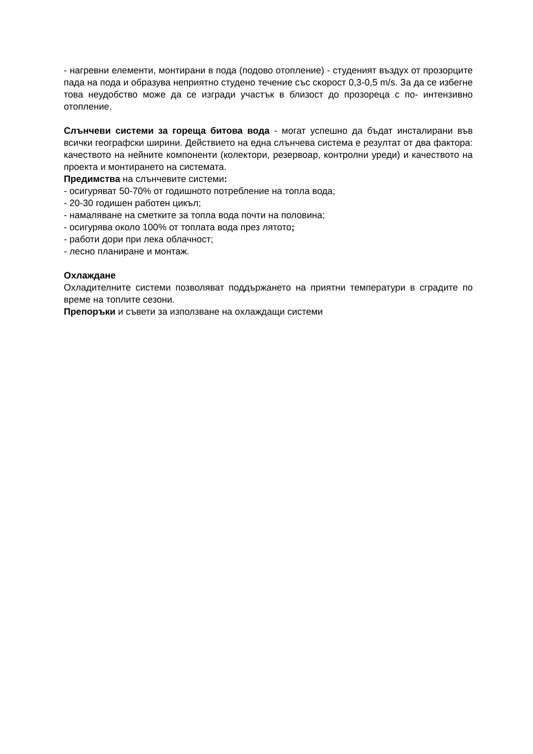- нагревни елементи, монтирани в пода (подово отопление) - студеният въздух от прозорците пада на пода и образува неприятно студено течение със скорост 0,3-0,5 m/s. За да се избегне това неудобство може да се изгради участък в близост до прозореца с по- интензивно отопление.
Слънчеви системи за гореща битова вода - могат успешно да бъдат инсталирани във всички географски ширини. Действието на една слънчева система е резултат от два фактора: качеството на нейните компоненти (колектори, резервоар, контролни уреди) и качеството на проекта и монтирането на системата.
Предимства на слънчевите системи:
- осигуряват 50-70% от годишното потребление на топла вода;
- 20-30 годишен работен цикъл;
- намаляване на сметките за топла вода почти на половина;
- осигурява около 100% от топлата вода през лятото;
- работи дори при лека облачност;
- лесно планиране и монтаж.
Охлаждане
Охладителните системи позволяват поддържането на приятни температури в сградите по време на топлите сезони.
Препоръки и съвети за използване на охлаждащи системи